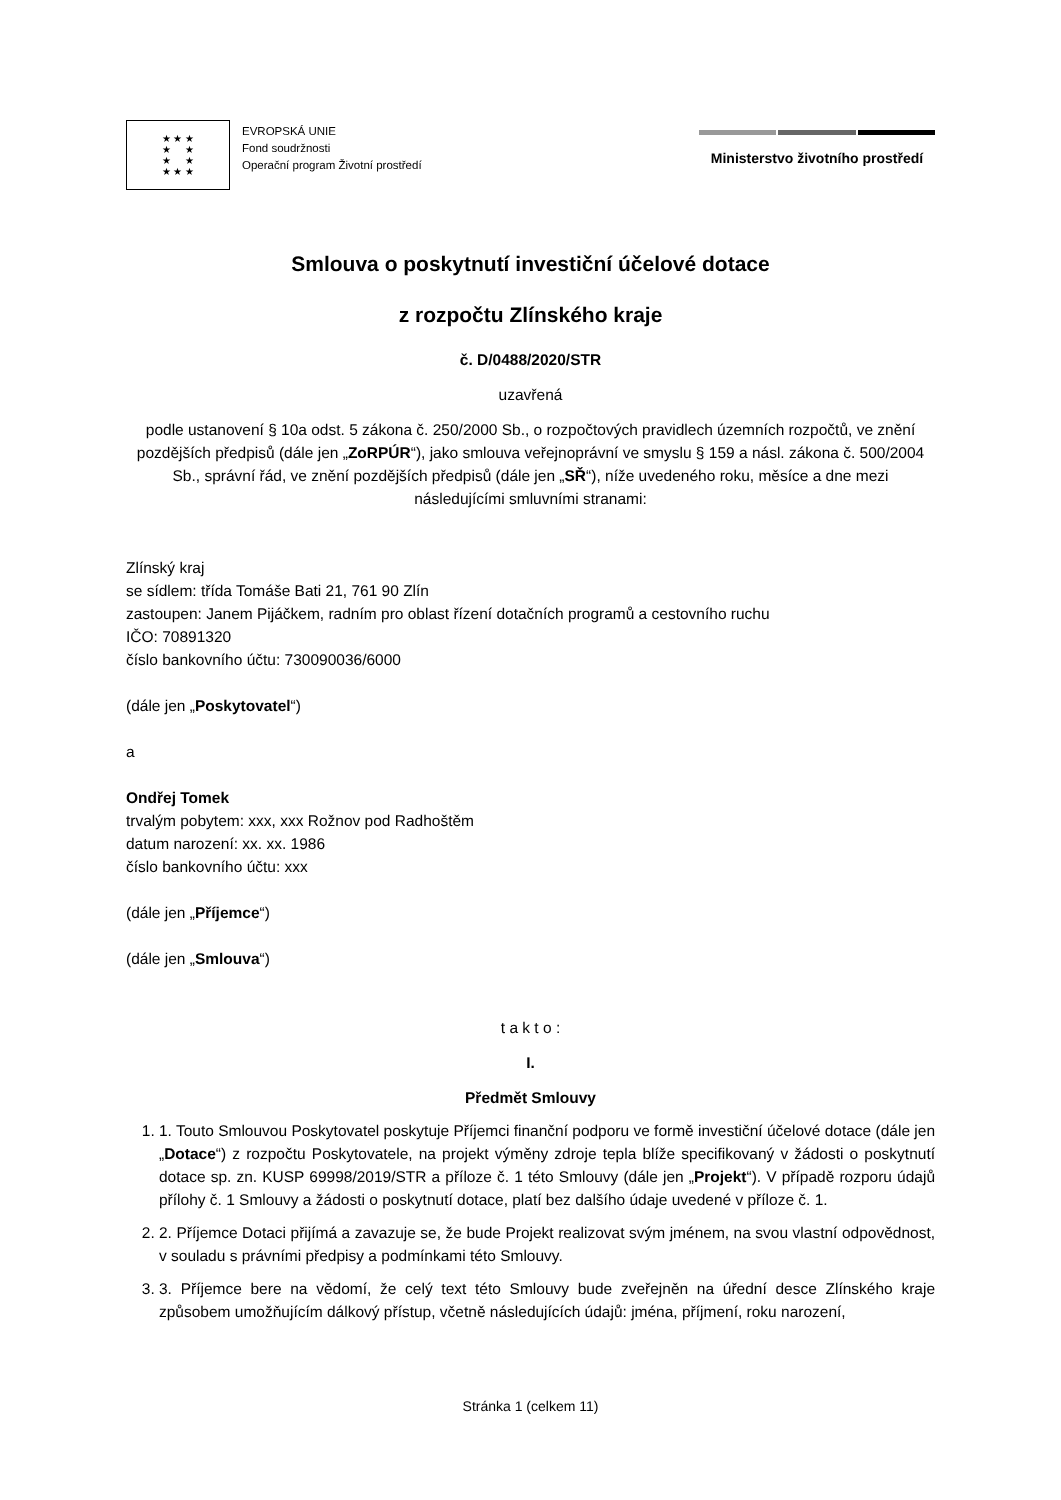★ ★ ★
★ ★
★ ★
★ ★ ★
EVROPSKÁ UNIE
Fond soudržnosti
Operační program Životní prostředí
Ministerstvo životního prostředí
Smlouva o poskytnutí investiční účelové dotace
z rozpočtu Zlínského kraje
č. D/0488/2020/STR
uzavřená
podle ustanovení § 10a odst. 5 zákona č. 250/2000 Sb., o rozpočtových pravidlech územních rozpočtů, ve znění pozdějších předpisů (dále jen „ZoRPÚR“), jako smlouva veřejnoprávní ve smyslu § 159 a násl. zákona č. 500/2004 Sb., správní řád, ve znění pozdějších předpisů (dále jen „SŘ“), níže uvedeného roku, měsíce a dne mezi následujícími smluvními stranami:
Zlínský kraj
se sídlem: třída Tomáše Bati 21, 761 90 Zlín
zastoupen: Janem Pijáčkem, radním pro oblast řízení dotačních programů a cestovního ruchu
IČO: 70891320
číslo bankovního účtu: 730090036/6000
(dále jen „Poskytovatel“)
a
Ondřej Tomek
trvalým pobytem: xxx, xxx Rožnov pod Radhoštěm
datum narození: xx. xx. 1986
číslo bankovního účtu: xxx
(dále jen „Příjemce“)
(dále jen „Smlouva“)
t a k t o :
I.
Předmět Smlouvy
1. 1. Touto Smlouvou Poskytovatel poskytuje Příjemci finanční podporu ve formě investiční účelové dotace (dále jen „Dotace“) z rozpočtu Poskytovatele, na projekt výměny zdroje tepla blíže specifikovaný v žádosti o poskytnutí dotace sp. zn. KUSP 69998/2019/STR a příloze č. 1 této Smlouvy (dále jen „Projekt“). V případě rozporu údajů přílohy č. 1 Smlouvy a žádosti o poskytnutí dotace, platí bez dalšího údaje uvedené v příloze č. 1.
2. 2. Příjemce Dotaci přijímá a zavazuje se, že bude Projekt realizovat svým jménem, na svou vlastní odpovědnost, v souladu s právními předpisy a podmínkami této Smlouvy.
3. 3. Příjemce bere na vědomí, že celý text této Smlouvy bude zveřejněn na úřední desce Zlínského kraje způsobem umožňujícím dálkový přístup, včetně následujících údajů: jména, příjmení, roku narození,
Stránka 1 (celkem 11)